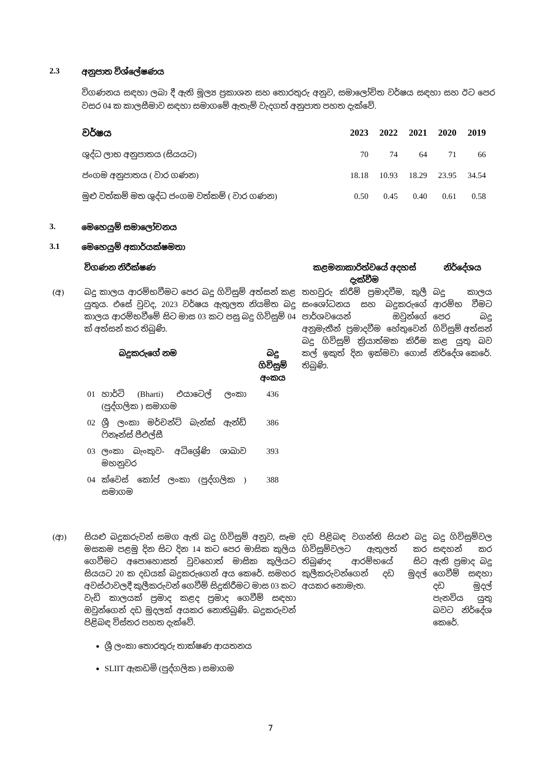2.3 අනුපාත විශ්ලේෂණය
විගණනය සඳහා ලබා දී ඇති මූල්‍ය ප්‍රකාශන සහ තොරතුරු අනුව, සමාලෝචිත වර්ෂය සඳහා සහ ඊට පෙර වසර 04 ක කාලසීමාව සඳහා සමාගමේ ඇතැම් වැදගත් අනුපාත පහත දැක්වේ.
| වර්ෂය | 2023 | 2022 | 2021 | 2020 | 2019 |
| --- | --- | --- | --- | --- | --- |
| ශුද්ධ ලාභ අනුපාතය (සියයට) | 70 | 74 | 64 | 71 | 66 |
| ජංගම අනුපාතය ( වාර ගණන) | 18.18 | 10.93 | 18.29 | 23.95 | 34.54 |
| මුළු වත්කම් මත ශුද්ධ ජංගම වත්කම් ( වාර ගණන) | 0.50 | 0.45 | 0.40 | 0.61 | 0.58 |
3. මෙහෙයුම් සමාලෝචනය
3.1 මෙහෙයුම් අකාර්යක්ෂමතා
| | විගණන නිරීක්ෂණ | කළමනාකාරිත්වයේ අදහස් දැක්වීම | නිර්දේශය |
| (අ) | බදු කාලය ආරම්භවීමට පෙර බදු ගිවිසුම් අත්සන් කළ යුතුය. එසේ වුවද, 2023 වර්ෂය ඇතුලත නියමිත බදු කාලය ආරම්භවීමේ සිට මාස 03 කට පසු බදු ගිවිසුම් 04 ක් අත්සන් කර තිබුණි. / / බදුකරුගේ නම / බදු ගිවිසුම් අංකය / / 01 / හාර්ටි (Bharti) එයාටෙල් ලංකා (පුද්ගලික ) සමාගම / 436 / / 02 / ශ්‍රී ලංකා මර්චන්ට් බැන්ක් ඇන්ඩ් ෆිනෑන්ස් පීඑල්සී / 386 / / 03 / ලංකා බැංකුව- අධිශ්‍රේණි ශාඛාව මහනුවර / 393 / / 04 / ක්වෙස් කෝප් ලංකා (පුද්ගලික ) සමාගම / 388 / | තහවුරු කිරීම් ප්‍රමාදවීම, කුලී සංශෝධනය සහ බදුකරුගේ පාර්ශවයෙන් ඔවුන්ගේ අනුමැතීන් ප්‍රමාදවීම හේතුවෙන් බදු ගිවිසුම් ක්‍රියාත්මක කිරීම කල් ඉකුත් දින ඉක්මවා ගොස් තිබුණි. | බදු කාලය ආරම්භ වීමට පෙර බදු ගිවිසුම් අත්සන් කළ යුතු බව නිර්දේශ කෙරේ. |
| (ආ) | සියළු බදුකරුවන් සමග ඇති බදු ගිවිසුම් අනුව, සෑම මසකම පළමු දින සිට දින 14 කට පෙර මාසික කුලිය ගෙවීමට අපොහොසත් වුවහොත් මාසික කුලියට සියයට 20 ක දඩයක් බදුකරුගෙන් අය කෙරේ. සමහර අවස්ථාවලදී කුලීකරුවන් ගෙවීම් සිදුකිරීමට මාස 03 කට වැඩි කාලයක් ප්‍රමාද කළද ප්‍රමාද ගෙවීම් සඳහා ඔවුන්ගෙන් දඩ මුදලක් අයකර නොතිබුණි. බදුකරුවන් පිළිබඳ විස්තර පහත දැක්වේ. ශ්‍රී ලංකා තොරතුරු තාක්ෂණ ආයතනය SLIIT ඇකඩමි (පුද්ගලික ) සමාගම | දඩ පිළිබඳ වගන්ති සියළු බදු ගිවිසුම්වලට ඇතුලත් කර තිබුණද ආරම්භයේ සිට කුලීකරුවන්ගෙන් දඩ මුදල් අයකර නොමැත. | බදු ගිවිසුම්වල සඳහන් කර ඇති ප්‍රමාද බදු ගෙවීම් සඳහා දඩ මුදල් පැනවිය යුතු බවට නිර්දේශ කෙරේ. |
7